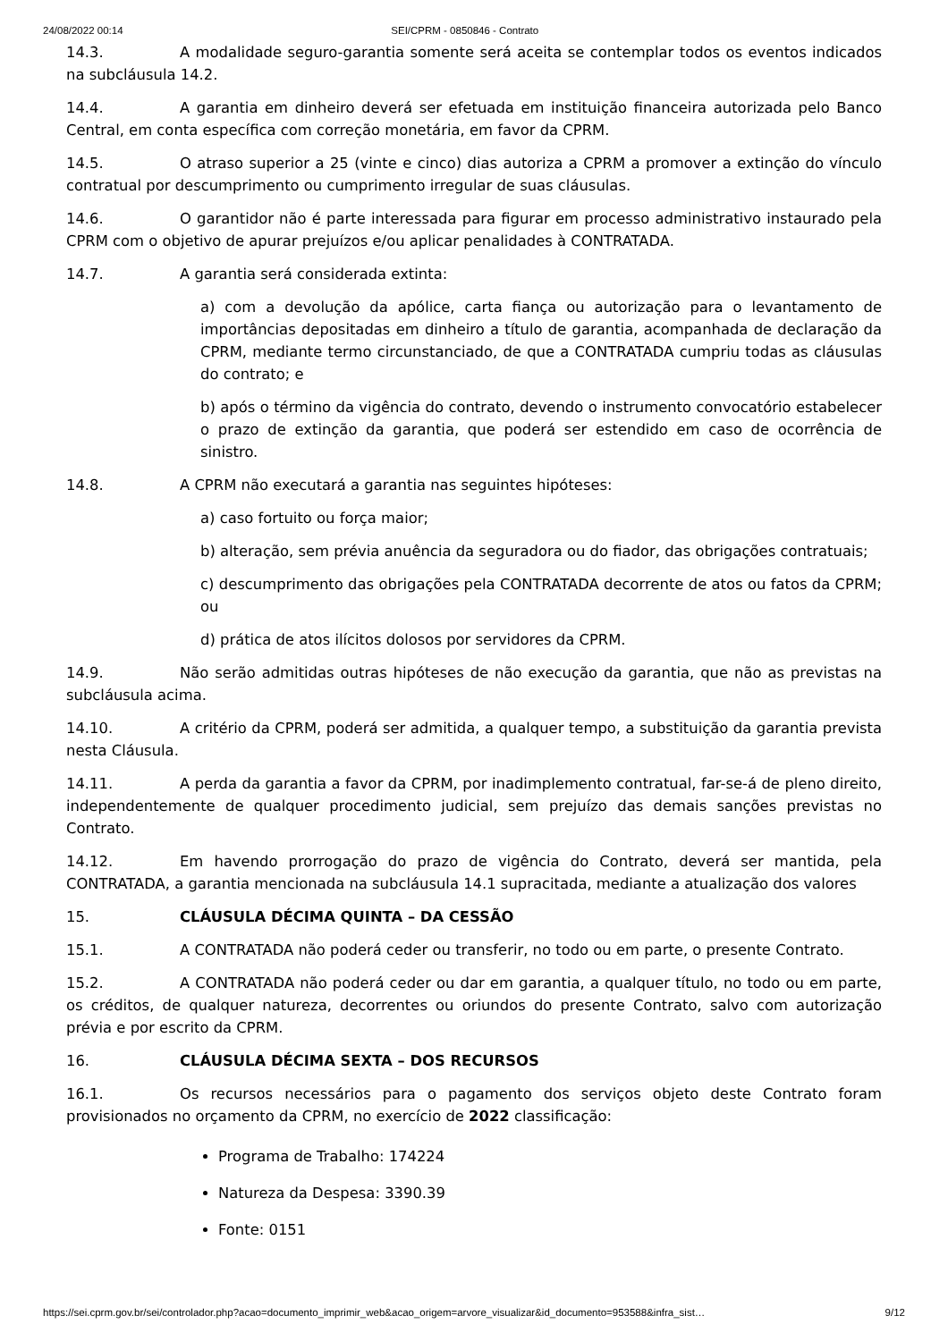24/08/2022 00:14 SEI/CPRM - 0850846 - Contrato
14.3. A modalidade seguro-garantia somente será aceita se contemplar todos os eventos indicados na subcláusula 14.2.
14.4. A garantia em dinheiro deverá ser efetuada em instituição financeira autorizada pelo Banco Central, em conta específica com correção monetária, em favor da CPRM.
14.5. O atraso superior a 25 (vinte e cinco) dias autoriza a CPRM a promover a extinção do vínculo contratual por descumprimento ou cumprimento irregular de suas cláusulas.
14.6. O garantidor não é parte interessada para figurar em processo administrativo instaurado pela CPRM com o objetivo de apurar prejuízos e/ou aplicar penalidades à CONTRATADA.
14.7. A garantia será considerada extinta:
a) com a devolução da apólice, carta fiança ou autorização para o levantamento de importâncias depositadas em dinheiro a título de garantia, acompanhada de declaração da CPRM, mediante termo circunstanciado, de que a CONTRATADA cumpriu todas as cláusulas do contrato; e
b) após o término da vigência do contrato, devendo o instrumento convocatório estabelecer o prazo de extinção da garantia, que poderá ser estendido em caso de ocorrência de sinistro.
14.8. A CPRM não executará a garantia nas seguintes hipóteses:
a) caso fortuito ou força maior;
b) alteração, sem prévia anuência da seguradora ou do fiador, das obrigações contratuais;
c) descumprimento das obrigações pela CONTRATADA decorrente de atos ou fatos da CPRM; ou
d) prática de atos ilícitos dolosos por servidores da CPRM.
14.9. Não serão admitidas outras hipóteses de não execução da garantia, que não as previstas na subcláusula acima.
14.10. A critério da CPRM, poderá ser admitida, a qualquer tempo, a substituição da garantia prevista nesta Cláusula.
14.11. A perda da garantia a favor da CPRM, por inadimplemento contratual, far-se-á de pleno direito, independentemente de qualquer procedimento judicial, sem prejuízo das demais sanções previstas no Contrato.
14.12. Em havendo prorrogação do prazo de vigência do Contrato, deverá ser mantida, pela CONTRATADA, a garantia mencionada na subcláusula 14.1 supracitada, mediante a atualização dos valores
15. CLÁUSULA DÉCIMA QUINTA – DA CESSÃO
15.1. A CONTRATADA não poderá ceder ou transferir, no todo ou em parte, o presente Contrato.
15.2. A CONTRATADA não poderá ceder ou dar em garantia, a qualquer título, no todo ou em parte, os créditos, de qualquer natureza, decorrentes ou oriundos do presente Contrato, salvo com autorização prévia e por escrito da CPRM.
16. CLÁUSULA DÉCIMA SEXTA – DOS RECURSOS
16.1. Os recursos necessários para o pagamento dos serviços objeto deste Contrato foram provisionados no orçamento da CPRM, no exercício de 2022 classificação:
Programa de Trabalho: 174224
Natureza da Despesa: 3390.39
Fonte: 0151
https://sei.cprm.gov.br/sei/controlador.php?acao=documento_imprimir_web&acao_origem=arvore_visualizar&id_documento=953588&infra_sist… 9/12